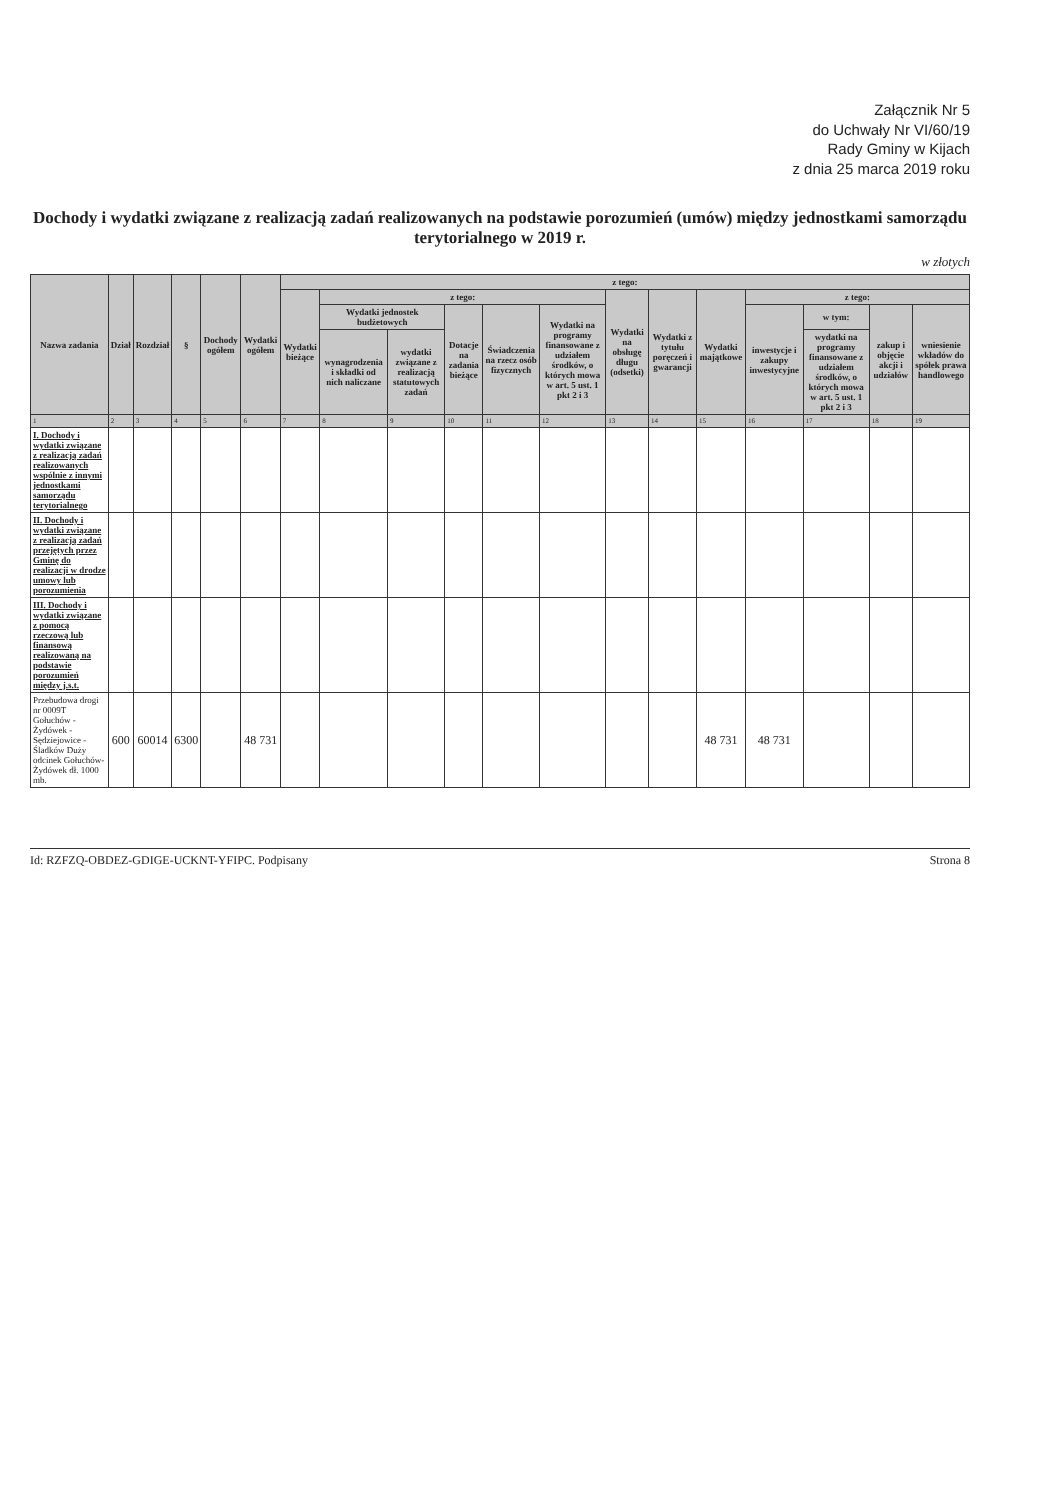Załącznik Nr 5
do Uchwały Nr VI/60/19
Rady Gminy w Kijach
z dnia 25 marca 2019 roku
Dochody i wydatki związane z realizacją zadań realizowanych na podstawie porozumień (umów) między jednostkami samorządu terytorialnego w 2019 r.
w złotych
| Nazwa zadania | Dział | Rozdział | § | Dochody ogółem | Wydatki ogółem | z tego: | | | | | | | | | | | | |
| --- | --- | --- | --- | --- | --- | --- | --- | --- | --- | --- | --- | --- | --- | --- | --- | --- | --- | --- |
| | | | | | | Wydatki bieżące | z tego: | | | | | Wydatki na obsługę długu (odsetki) | Wydatki z tytułu poręczeń i gwarancji | Wydatki majątkowe | z tego: | | | |
| | | | | | | | Wydatki jednostek budżetowych | | Dotacje na zadania bieżące | Świadczenia na rzecz osób fizycznych | Wydatki na programy finansowane z udziałem środków, o których mowa w art. 5 ust. 1 pkt 2 i 3 | | | | inwestycje i zakupy inwestycyjne | w tym: | zakup i objęcie akcji i udziałów | wniesienie wkładów do spółek prawa handlowego |
| | | | | | | | wynagrodzenia i składki od nich naliczane | wydatki związane z realizacją statutowych zadań | | | | | | | | wydatki na programy finansowane z udziałem środków, o których mowa w art. 5 ust. 1 pkt 2 i 3 | | |
| 1 | 2 | 3 | 4 | 5 | 6 | 7 | 8 | 9 | 10 | 11 | 12 | 13 | 14 | 15 | 16 | 17 | 18 | 19 |
| I. Dochody i wydatki związane z realizacją zadań realizowanych wspólnie z innymi jednostkami samorządu terytorialnego | | | | | | | | | | | | | | | | | | |
| II. Dochody i wydatki związane z realizacją zadań przejętych przez Gminę do realizacji w drodze umowy lub porozumienia | | | | | | | | | | | | | | | | | | |
| III. Dochody i wydatki związane z pomocą rzeczową lub finansową realizowaną na podstawie porozumień między j.s.t. | | | | | | | | | | | | | | | | | | |
| Przebudowa drogi nr 0009T Gołuchów - Żydówek - Sędziejowice - Śladków Duży odcinek Gołuchów- Żydówek dł. 1000 mb. | 600 | 60014 | 6300 | | 48 731 | | | | | | | | | 48 731 | 48 731 | | | |
Id: RZFZQ-OBDEZ-GDIGE-UCKNT-YFIPC. Podpisany Strona 8